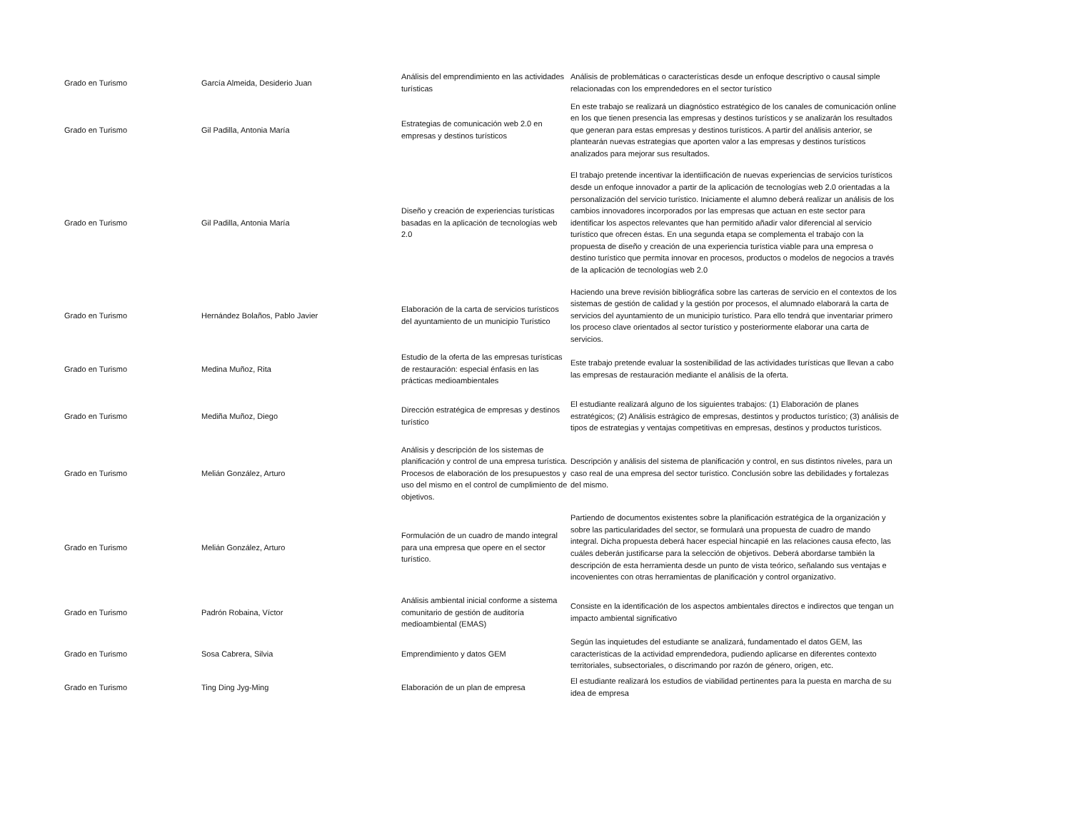| Grado en Turismo | García Almeida, Desiderio Juan | Análisis del emprendimiento en las actividades turísticas | Análisis de problemáticas o características desde un enfoque descriptivo o causal simple relacionadas con los emprendedores en el sector turístico |
| Grado en Turismo | Gil Padilla, Antonia María | Estrategias de comunicación web 2.0 en empresas y destinos turísticos | En este trabajo se realizará un diagnóstico estratégico de los canales de comunicación online en los que tienen presencia las empresas y destinos turísticos y se analizarán los resultados que generan para estas empresas y destinos turísticos. A partir del análisis anterior, se plantearán nuevas estrategias que aporten valor a las empresas y destinos turísticos analizados para mejorar sus resultados. |
| Grado en Turismo | Gil Padilla, Antonia María | Diseño y creación de experiencias turísticas basadas en la aplicación de tecnologías web 2.0 | El trabajo pretende incentivar la identiificación de nuevas experiencias de servicios turísticos desde un enfoque innovador a partir de la aplicación de tecnologías web 2.0 orientadas a la personalización del servicio turístico. Iniciamente el alumno deberá realizar un análisis de los cambios innovadores incorporados por las empresas que actuan en este sector para identificar los aspectos relevantes que han permitido añadir valor diferencial al servicio turístico que ofrecen éstas. En una segunda etapa se complementa el trabajo con la propuesta de diseño y creación de una experiencia turística viable para una empresa o destino turístico que permita innovar en procesos, productos o modelos de negocios a través de la aplicación de tecnologías web 2.0 |
| Grado en Turismo | Hernández Bolaños, Pablo Javier | Elaboración de la carta de servicios turísticos del ayuntamiento de un municipio Turístico | Haciendo una breve revisión bibliográfica sobre las carteras de servicio en el contextos de los sistemas de gestión de calidad y la gestión por procesos, el alumnado elaborará la carta de servicios del ayuntamiento de un municipio turístico. Para ello tendrá que inventariar primero los proceso clave orientados al sector turístico y posteriormente elaborar una carta de servicios. |
| Grado en Turismo | Medina Muñoz, Rita | Estudio de la oferta de las empresas turísticas de restauración: especial énfasis en las prácticas medioambientales | Este trabajo pretende evaluar la sostenibilidad de las actividades turísticas que llevan a cabo las empresas de restauración mediante el análisis de la oferta. |
| Grado en Turismo | Mediña Muñoz, Diego | Dirección estratégica de empresas y destinos turístico | El estudiante realizará alguno de los siguientes trabajos: (1) Elaboración de planes estratégicos; (2) Análisis estrágico de empresas, destintos y productos turístico; (3) análisis de tipos de estrategias y ventajas competitivas en empresas, destinos y productos turísticos. |
| Grado en Turismo | Melián González, Arturo | Análisis y descripción de los sistemas de planificación y control de una empresa turística. Procesos de elaboración de los presupuestos y uso del mismo en el control de cumplimiento de objetivos. | Descripción y análisis del sistema de planificación y control, en sus distintos niveles, para un caso real de una empresa del sector turístico. Conclusión sobre las debilidades y fortalezas del mismo. |
| Grado en Turismo | Melián González, Arturo | Formulación de un cuadro de mando integral para una empresa que opere en el sector turístico. | Partiendo de documentos existentes sobre la planificación estratégica de la organización y sobre las particularidades del sector, se formulará una propuesta de cuadro de mando integral. Dicha propuesta deberá hacer especial hincapié en las relaciones causa efecto, las cuáles deberán justificarse para la selección de objetivos. Deberá abordarse también la descripción de esta herramienta desde un punto de vista teórico, señalando sus ventajas e incovenientes con otras herramientas de planificación y control organizativo. |
| Grado en Turismo | Padrón Robaina, Víctor | Análisis ambiental inicial conforme a sistema comunitario de gestión de auditoría medioambiental (EMAS) | Consiste en la identificación de los aspectos ambientales directos e indirectos que tengan un impacto ambiental significativo |
| Grado en Turismo | Sosa Cabrera, Silvia | Emprendimiento y datos GEM | Según las inquietudes del estudiante se analizará, fundamentado el datos GEM, las características de la actividad emprendedora, pudiendo aplicarse en diferentes contexto territoriales, subsectoriales, o discrimando por razón de género, origen, etc. |
| Grado en Turismo | Ting Ding Jyg-Ming | Elaboración de un plan de empresa | El estudiante realizará los estudios de viabilidad pertinentes para la puesta en marcha de su idea de empresa |